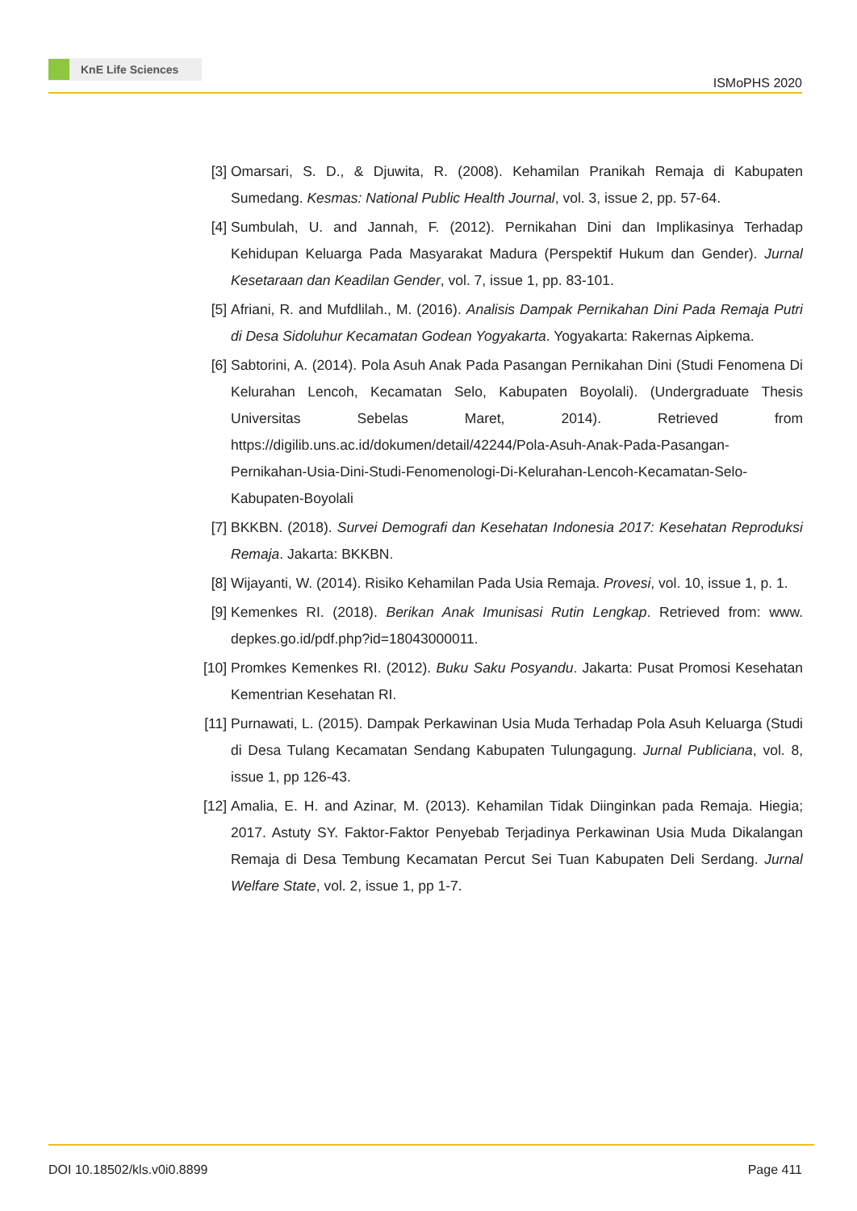KnE Life Sciences
ISMoPHS 2020
[3] Omarsari, S. D., & Djuwita, R. (2008). Kehamilan Pranikah Remaja di Kabupaten Sumedang. Kesmas: National Public Health Journal, vol. 3, issue 2, pp. 57-64.
[4] Sumbulah, U. and Jannah, F. (2012). Pernikahan Dini dan Implikasinya Terhadap Kehidupan Keluarga Pada Masyarakat Madura (Perspektif Hukum dan Gender). Jurnal Kesetaraan dan Keadilan Gender, vol. 7, issue 1, pp. 83-101.
[5] Afriani, R. and Mufdlilah., M. (2016). Analisis Dampak Pernikahan Dini Pada Remaja Putri di Desa Sidoluhur Kecamatan Godean Yogyakarta. Yogyakarta: Rakernas Aipkema.
[6] Sabtorini, A. (2014). Pola Asuh Anak Pada Pasangan Pernikahan Dini (Studi Fenomena Di Kelurahan Lencoh, Kecamatan Selo, Kabupaten Boyolali). (Undergraduate Thesis Universitas Sebelas Maret, 2014). Retrieved from https://digilib.uns.ac.id/dokumen/detail/42244/Pola-Asuh-Anak-Pada-Pasangan-Pernikahan-Usia-Dini-Studi-Fenomenologi-Di-Kelurahan-Lencoh-Kecamatan-Selo-Kabupaten-Boyolali
[7] BKKBN. (2018). Survei Demografi dan Kesehatan Indonesia 2017: Kesehatan Reproduksi Remaja. Jakarta: BKKBN.
[8] Wijayanti, W. (2014). Risiko Kehamilan Pada Usia Remaja. Provesi, vol. 10, issue 1, p. 1.
[9] Kemenkes RI. (2018). Berikan Anak Imunisasi Rutin Lengkap. Retrieved from: www. depkes.go.id/pdf.php?id=18043000011.
[10]
Promkes Kemenkes RI. (2012). Buku Saku Posyandu. Jakarta: Pusat Promosi Kesehatan Kementrian Kesehatan RI.
[11]
Purnawati, L. (2015). Dampak Perkawinan Usia Muda Terhadap Pola Asuh Keluarga (Studi di Desa Tulang Kecamatan Sendang Kabupaten Tulungagung. Jurnal Publiciana, vol. 8, issue 1, pp 126-43.
[12]
Amalia, E. H. and Azinar, M. (2013). Kehamilan Tidak Diinginkan pada Remaja. Hiegia; 2017. Astuty SY. Faktor-Faktor Penyebab Terjadinya Perkawinan Usia Muda Dikalangan Remaja di Desa Tembung Kecamatan Percut Sei Tuan Kabupaten Deli Serdang. Jurnal Welfare State, vol. 2, issue 1, pp 1-7.
DOI 10.18502/kls.v0i0.8899 Page 411